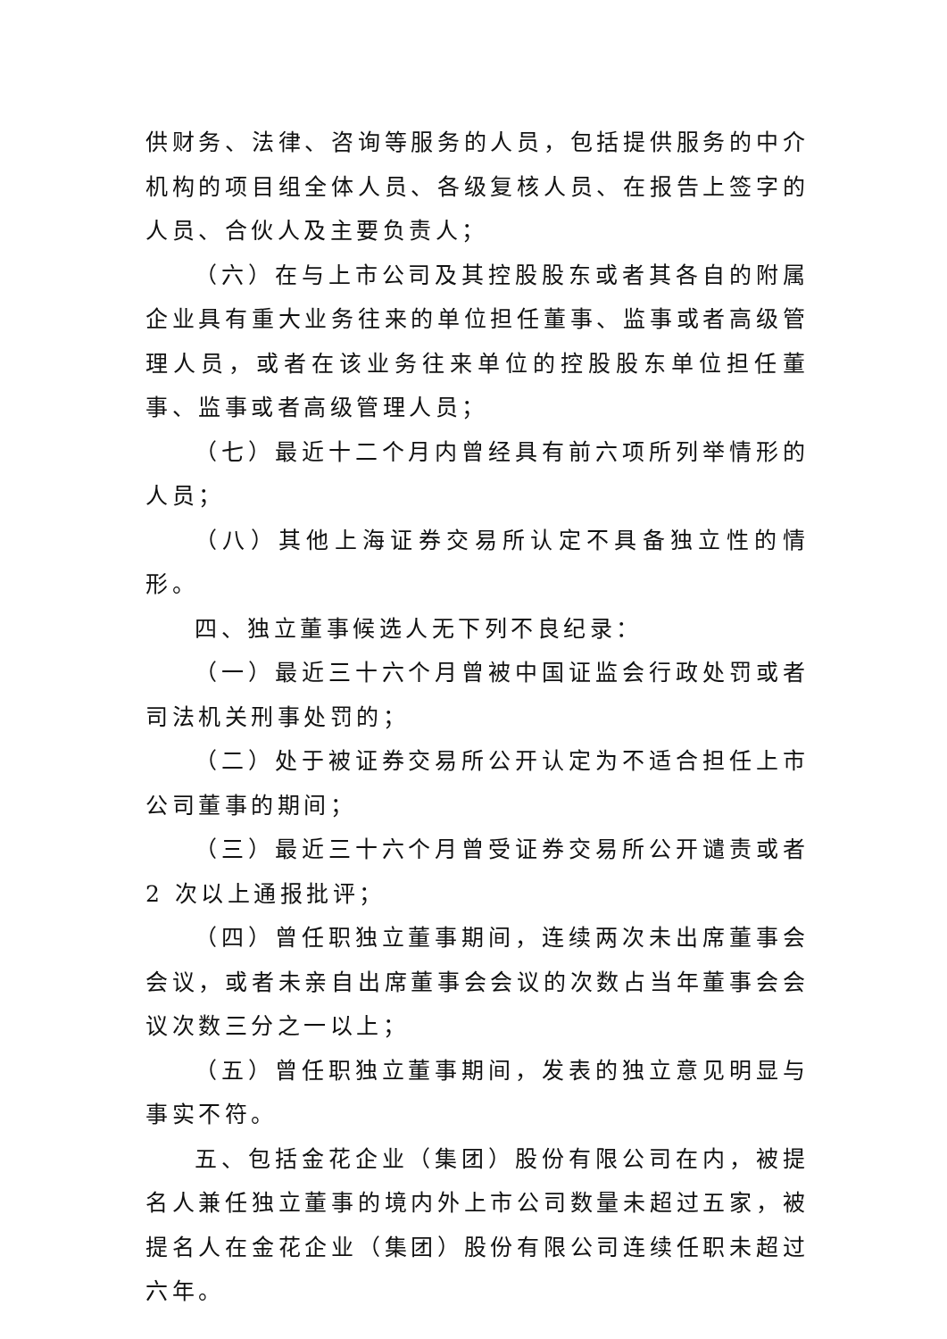供财务、法律、咨询等服务的人员，包括提供服务的中介机构的项目组全体人员、各级复核人员、在报告上签字的人员、合伙人及主要负责人；
（六）在与上市公司及其控股股东或者其各自的附属企业具有重大业务往来的单位担任董事、监事或者高级管理人员，或者在该业务往来单位的控股股东单位担任董事、监事或者高级管理人员；
（七）最近十二个月内曾经具有前六项所列举情形的人员；
（八）其他上海证券交易所认定不具备独立性的情形。
四、独立董事候选人无下列不良纪录：
（一）最近三十六个月曾被中国证监会行政处罚或者司法机关刑事处罚的；
（二）处于被证券交易所公开认定为不适合担任上市公司董事的期间；
（三）最近三十六个月曾受证券交易所公开谴责或者 2 次以上通报批评；
（四）曾任职独立董事期间，连续两次未出席董事会会议，或者未亲自出席董事会会议的次数占当年董事会会议次数三分之一以上；
（五）曾任职独立董事期间，发表的独立意见明显与事实不符。
五、包括金花企业（集团）股份有限公司在内，被提名人兼任独立董事的境内外上市公司数量未超过五家，被提名人在金花企业（集团）股份有限公司连续任职未超过六年。